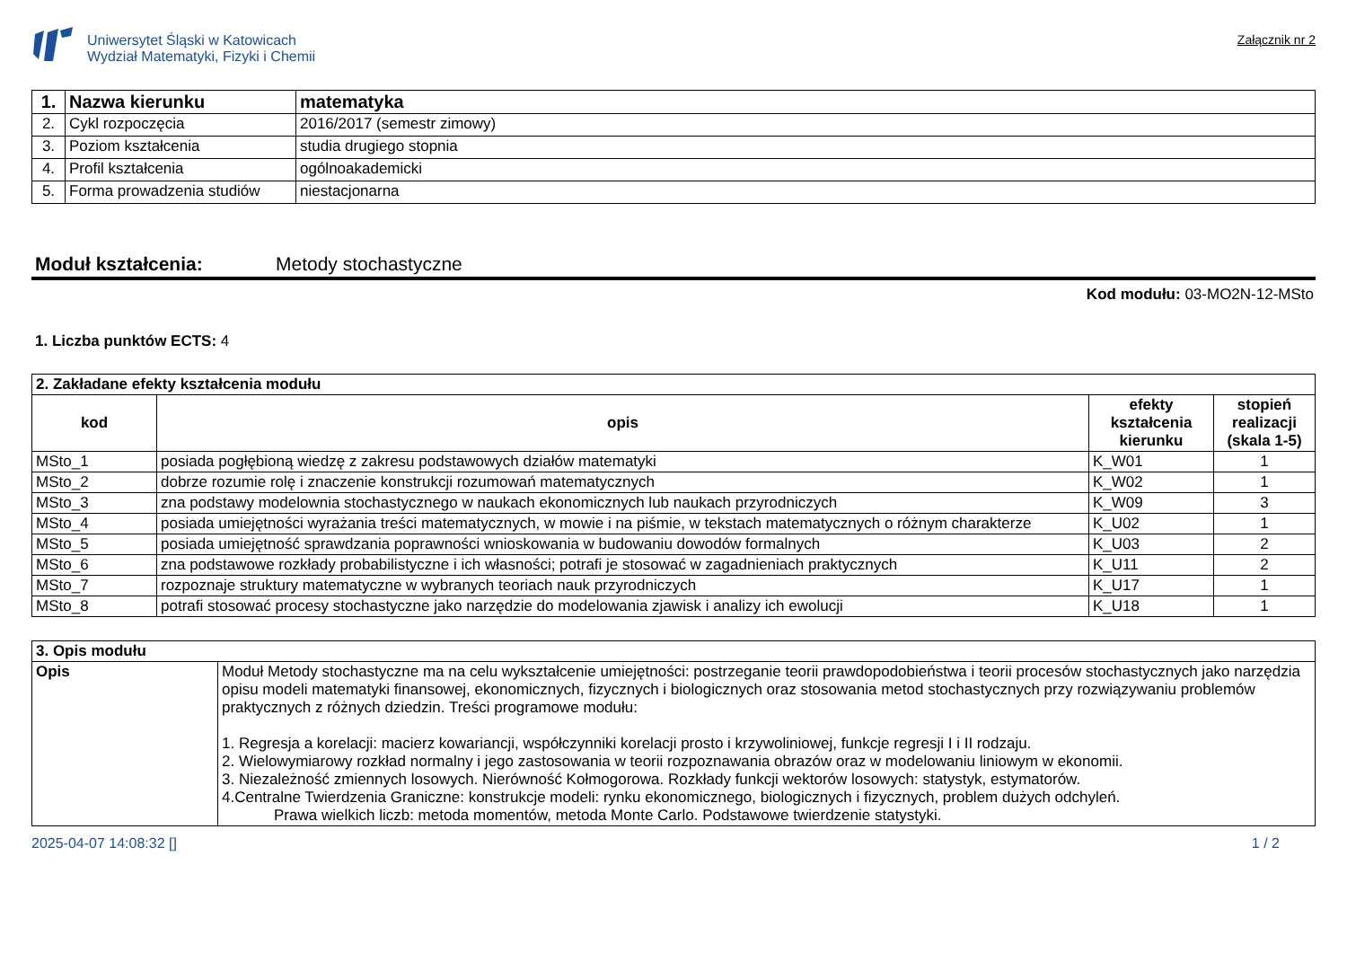Uniwersytet Śląski w Katowicach
Wydział Matematyki, Fizyki i Chemii
Załącznik nr 2
| 1. | Nazwa kierunku | matematyka |
| 2. | Cykl rozpoczęcia | 2016/2017 (semestr zimowy) |
| 3. | Poziom kształcenia | studia drugiego stopnia |
| 4. | Profil kształcenia | ogólnoakademicki |
| 5. | Forma prowadzenia studiów | niestacjonarna |
Moduł kształcenia: Metody stochastyczne
Kod modułu: 03-MO2N-12-MSto
1. Liczba punktów ECTS: 4
| 2. Zakładane efekty kształcenia modułu | | | |
| kod | opis | efekty kształcenia kierunku | stopień realizacji (skala 1-5) |
| MSto_1 | posiada pogłębioną wiedzę z zakresu podstawowych działów matematyki | K_W01 | 1 |
| MSto_2 | dobrze rozumie rolę i znaczenie konstrukcji rozumowań matematycznych | K_W02 | 1 |
| MSto_3 | zna podstawy modelownia stochastycznego w naukach ekonomicznych lub naukach przyrodniczych | K_W09 | 3 |
| MSto_4 | posiada umiejętności wyrażania treści matematycznych, w mowie i na piśmie, w tekstach matematycznych o różnym charakterze | K_U02 | 1 |
| MSto_5 | posiada umiejętność sprawdzania poprawności wnioskowania w budowaniu dowodów formalnych | K_U03 | 2 |
| MSto_6 | zna podstawowe rozkłady probabilistyczne i ich własności; potrafi je stosować w zagadnieniach praktycznych | K_U11 | 2 |
| MSto_7 | rozpoznaje struktury matematyczne w wybranych teoriach nauk przyrodniczych | K_U17 | 1 |
| MSto_8 | potrafi stosować procesy stochastyczne jako narzędzie do modelowania zjawisk i analizy ich ewolucji | K_U18 | 1 |
| 3. Opis modułu | |
| Opis | Moduł Metody stochastyczne ma na celu wykształcenie umiejętności: postrzeganie teorii prawdopodobieństwa i teorii procesów stochastycznych jako narzędzia opisu modeli matematyki finansowej, ekonomicznych, fizycznych i biologicznych oraz stosowania metod stochastycznych przy rozwiązywaniu problemów praktycznych z różnych dziedzin. Treści programowe modułu: 1. Regresja a korelacji: macierz kowariancji, współczynniki korelacji prosto i krzywoliniowej, funkcje regresji I i II rodzaju. 2. Wielowymiarowy rozkład normalny i jego zastosowania w teorii rozpoznawania obrazów oraz w modelowaniu liniowym w ekonomii. 3. Niezależność zmiennych losowych. Nierówność Kołmogorowa. Rozkłady funkcji wektorów losowych: statystyk, estymatorów. 4.Centralne Twierdzenia Graniczne: konstrukcje modeli: rynku ekonomicznego, biologicznych i fizycznych, problem dużych odchyleń. Prawa wielkich liczb: metoda momentów, metoda Monte Carlo. Podstawowe twierdzenie statystyki. |
2025-04-07 14:08:32 [] 1 / 2